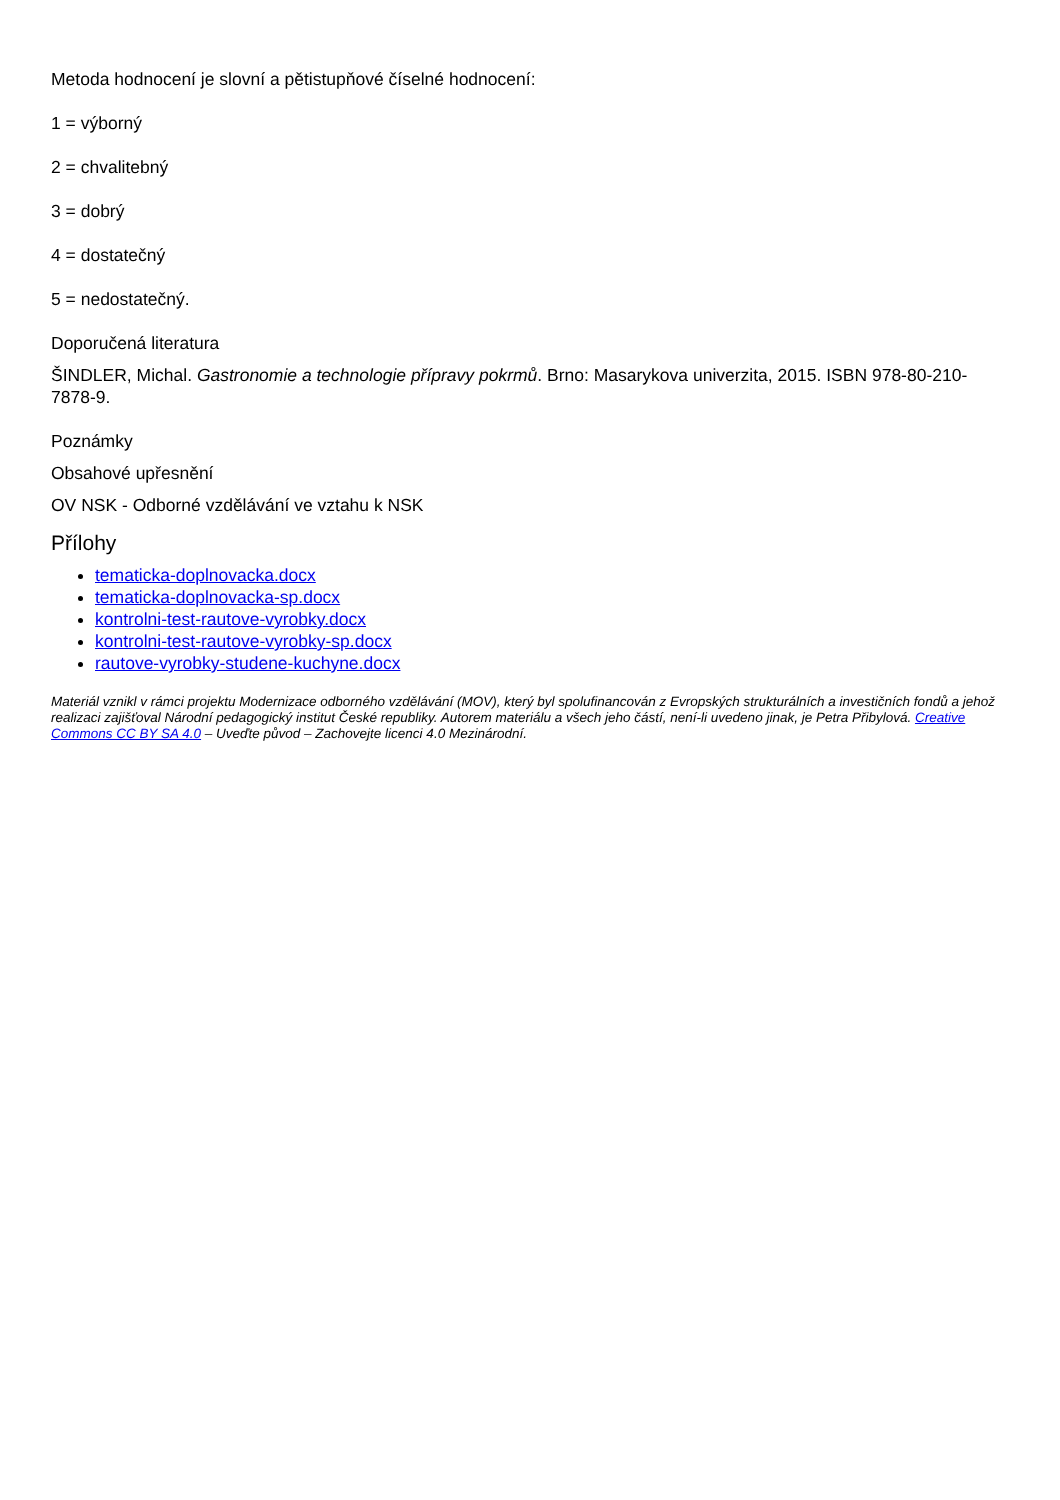Metoda hodnocení je slovní a pětistupňové číselné hodnocení:
1 = výborný
2 = chvalitebný
3 = dobrý
4 = dostatečný
5 = nedostatečný.
Doporučená literatura
ŠINDLER, Michal. Gastronomie a technologie přípravy pokrmů. Brno: Masarykova univerzita, 2015. ISBN 978-80-210-7878-9.
Poznámky
Obsahové upřesnění
OV NSK - Odborné vzdělávání ve vztahu k NSK
Přílohy
tematicka-doplnovacka.docx
tematicka-doplnovacka-sp.docx
kontrolni-test-rautove-vyrobky.docx
kontrolni-test-rautove-vyrobky-sp.docx
rautove-vyrobky-studene-kuchyne.docx
Materiál vznikl v rámci projektu Modernizace odborného vzdělávání (MOV), který byl spolufinancován z Evropských strukturálních a investičních fondů a jehož realizaci zajišťoval Národní pedagogický institut České republiky. Autorem materiálu a všech jeho částí, není-li uvedeno jinak, je Petra Přibylová. Creative Commons CC BY SA 4.0 – Uveďte původ – Zachovejte licenci 4.0 Mezinárodní.